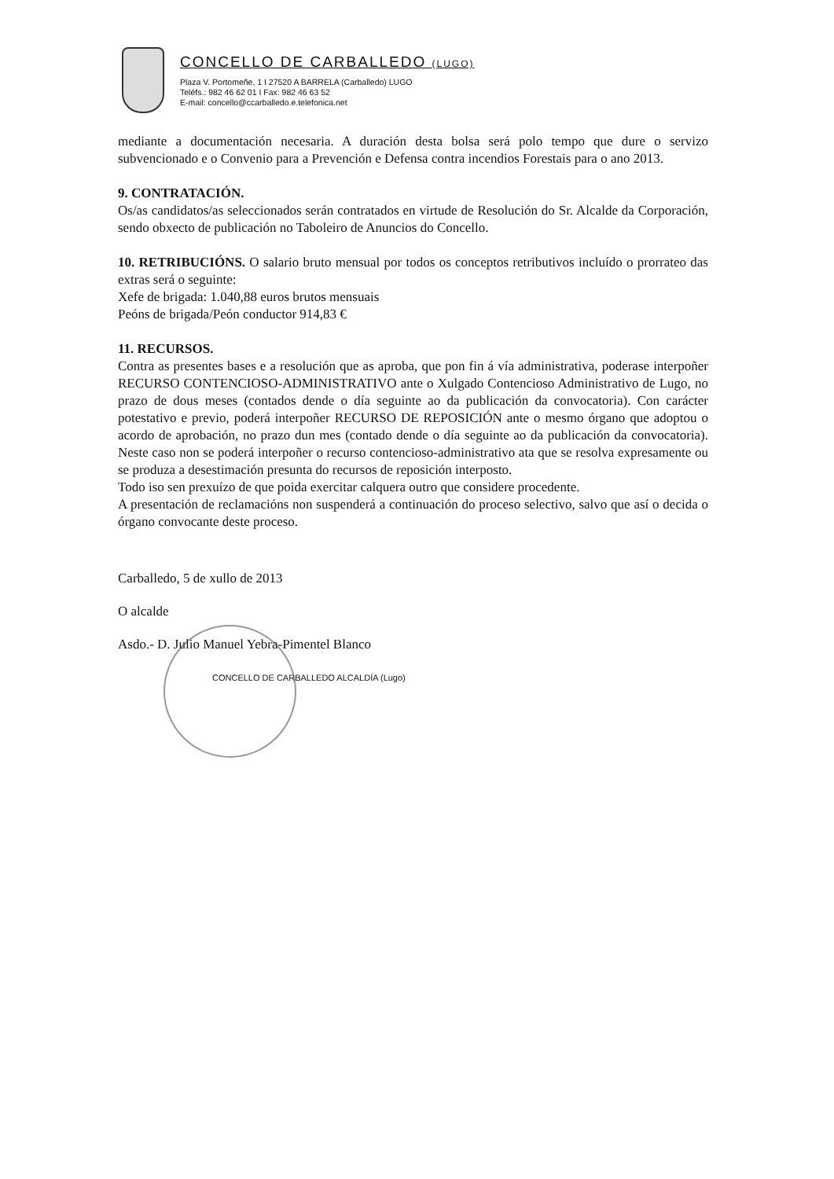CONCELLO DE CARBALLEDO (LUGO)
Plaza V. Portomeñe, 1 I 27520 A BARRELA (Carballedo) LUGO
Teléfs.: 982 46 62 01 I Fax: 982 46 63 52
E-mail: concello@ccarballedo.e.telefonica.net
mediante a documentación necesaria. A duración desta bolsa será polo tempo que dure o servizo subvencionado e o Convenio para a Prevención e Defensa contra incendios Forestais para o ano 2013.
9. CONTRATACIÓN.
Os/as candidatos/as seleccionados serán contratados en virtude de Resolución do Sr. Alcalde da Corporación, sendo obxecto de publicación no Taboleiro de Anuncios do Concello.
10. RETRIBUCIÓNS. O salario bruto mensual por todos os conceptos retributivos incluído o prorrateo das extras será o seguinte:
Xefe de brigada: 1.040,88 euros brutos mensuais
Peóns de brigada/Peón conductor 914,83 €
11. RECURSOS.
Contra as presentes bases e a resolución que as aproba, que pon fin á vía administrativa, poderase interpoñer RECURSO CONTENCIOSO-ADMINISTRATIVO ante o Xulgado Contencioso Administrativo de Lugo, no prazo de dous meses (contados dende o día seguinte ao da publicación da convocatoria). Con carácter potestativo e previo, poderá interpoñer RECURSO DE REPOSICIÓN ante o mesmo órgano que adoptou o acordo de aprobación, no prazo dun mes (contado dende o día seguinte ao da publicación da convocatoria). Neste caso non se poderá interpoñer o recurso contencioso-administrativo ata que se resolva expresamente ou se produza a desestimación presunta do recursos de reposición interposto.
Todo iso sen prexuízo de que poida exercitar calquera outro que considere procedente.
A presentación de reclamacións non suspenderá a continuación do proceso selectivo, salvo que así o decida o órgano convocante deste proceso.
Carballedo, 5 de xullo de 2013
O alcalde
Asdo.- D. Julio Manuel Yebra-Pimentel Blanco
CONCELLO DE CARBALLEDO ALCALDÍA (Lugo)